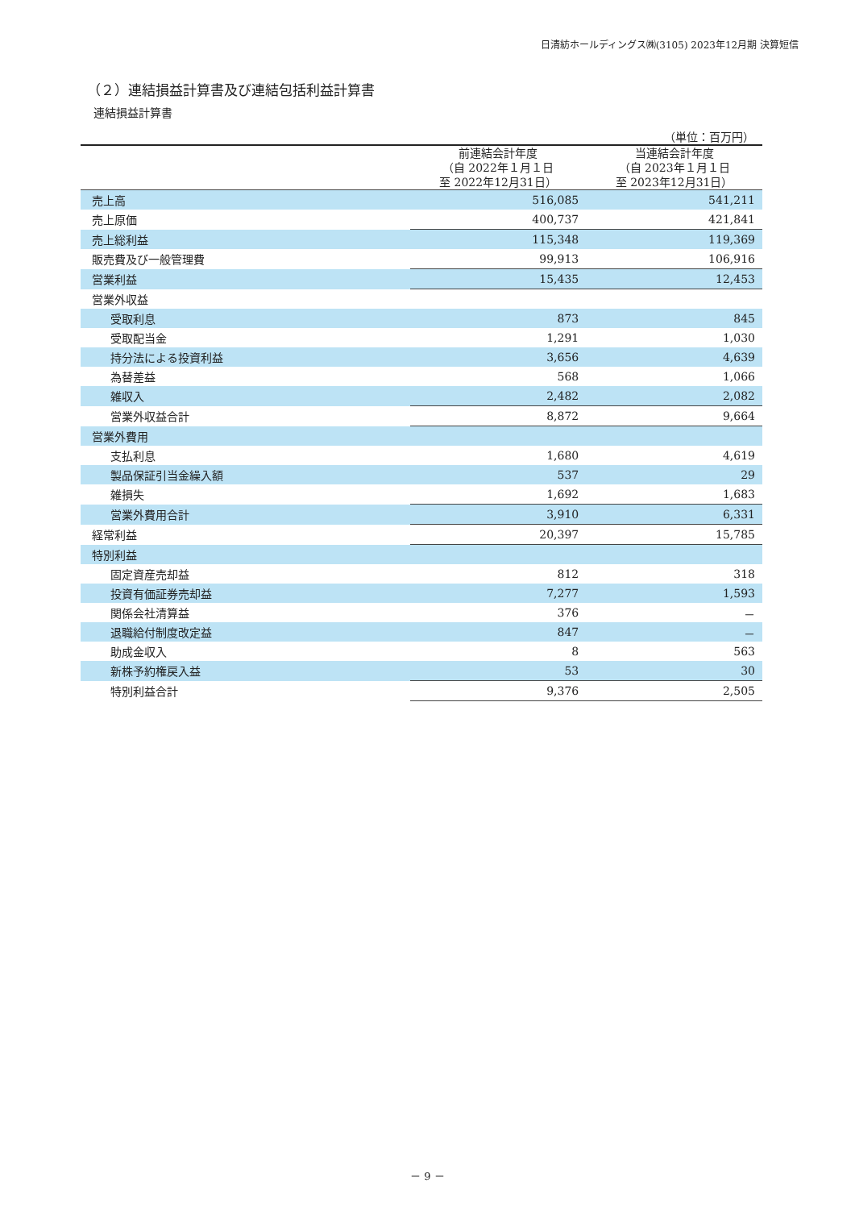日清紡ホールディングス㈱(3105) 2023年12月期 決算短信
（２）連結損益計算書及び連結包括利益計算書
連結損益計算書
（単位：百万円）
| | 前連結会計年度 （自 2022年１月１日 至 2022年12月31日） | 当連結会計年度 （自 2023年１月１日 至 2023年12月31日） |
| --- | --- | --- |
| 売上高 | 516,085 | 541,211 |
| 売上原価 | 400,737 | 421,841 |
| 売上総利益 | 115,348 | 119,369 |
| 販売費及び一般管理費 | 99,913 | 106,916 |
| 営業利益 | 15,435 | 12,453 |
| 営業外収益 | | |
| 受取利息 | 873 | 845 |
| 受取配当金 | 1,291 | 1,030 |
| 持分法による投資利益 | 3,656 | 4,639 |
| 為替差益 | 568 | 1,066 |
| 雑収入 | 2,482 | 2,082 |
| 営業外収益合計 | 8,872 | 9,664 |
| 営業外費用 | | |
| 支払利息 | 1,680 | 4,619 |
| 製品保証引当金繰入額 | 537 | 29 |
| 雑損失 | 1,692 | 1,683 |
| 営業外費用合計 | 3,910 | 6,331 |
| 経常利益 | 20,397 | 15,785 |
| 特別利益 | | |
| 固定資産売却益 | 812 | 318 |
| 投資有価証券売却益 | 7,277 | 1,593 |
| 関係会社清算益 | 376 | － |
| 退職給付制度改定益 | 847 | － |
| 助成金収入 | 8 | 563 |
| 新株予約権戻入益 | 53 | 30 |
| 特別利益合計 | 9,376 | 2,505 |
－ 9 －